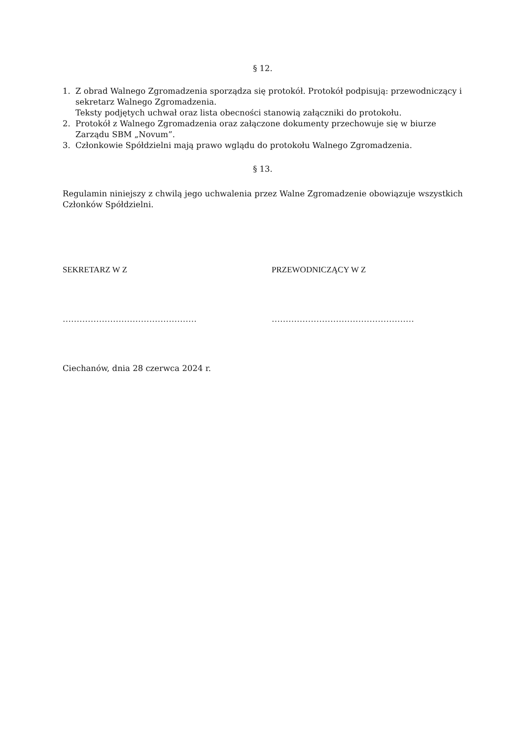§ 12.
1. Z obrad Walnego Zgromadzenia sporządza się protokół. Protokół podpisują: przewodniczący i sekretarz Walnego Zgromadzenia.
Teksty podjętych uchwał oraz lista obecności stanowią załączniki do protokołu.
2. Protokół z Walnego Zgromadzenia oraz załączone dokumenty przechowuje się w biurze Zarządu SBM „Novum”.
3. Członkowie Spółdzielni mają prawo wglądu do protokołu Walnego Zgromadzenia.
§ 13.
Regulamin niniejszy z chwilą jego uchwalenia przez Walne Zgromadzenie obowiązuje wszystkich Członków Spółdzielni.
SEKRETARZ W Z PRZEWODNICZĄCY W Z
………………………………………… ……………………………………………
Ciechanów, dnia 28 czerwca 2024 r.